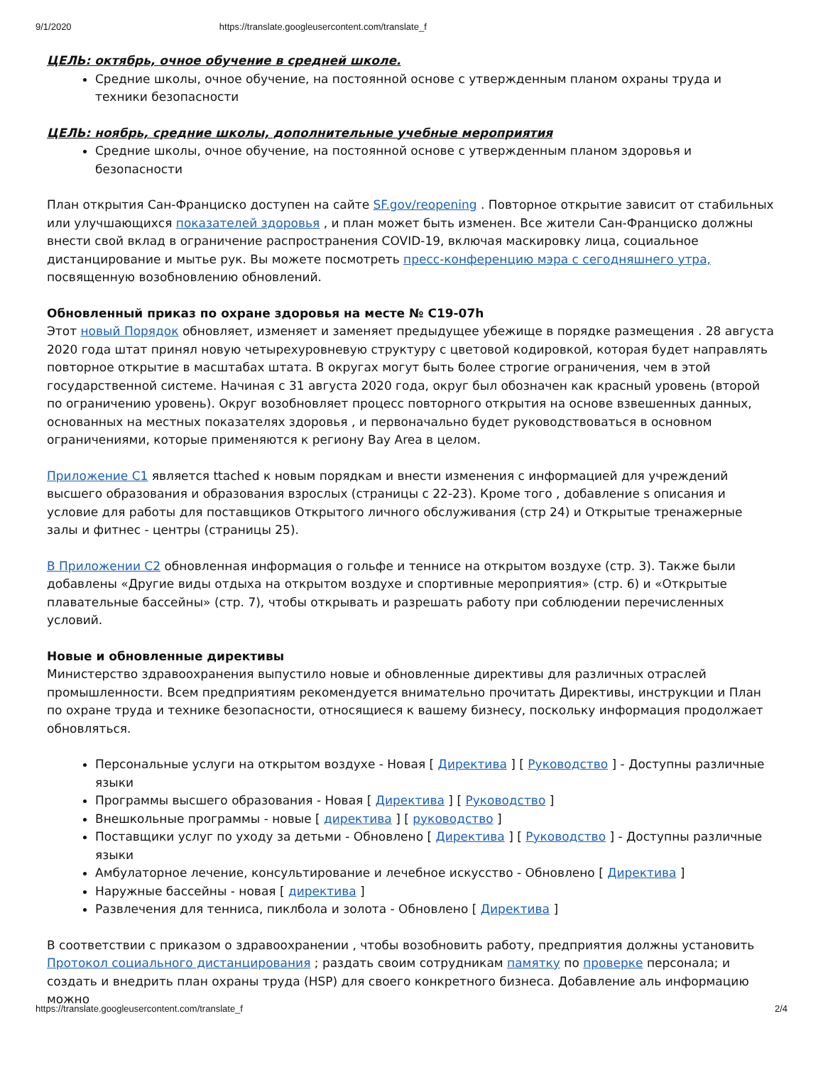9/1/2020 https://translate.googleusercontent.com/translate_f
ЦЕЛЬ: октябрь, очное обучение в средней школе.
Средние школы, очное обучение, на постоянной основе с утвержденным планом охраны труда и техники безопасности
ЦЕЛЬ: ноябрь, средние школы, дополнительные учебные мероприятия
Средние школы, очное обучение, на постоянной основе с утвержденным планом здоровья и безопасности
План открытия Сан-Франциско доступен на сайте SF.gov/reopening . Повторное открытие зависит от стабильных или улучшающихся показателей здоровья , и план может быть изменен. Все жители Сан-Франциско должны внести свой вклад в ограничение распространения COVID-19, включая маскировку лица, социальное дистанцирование и мытье рук. Вы можете посмотреть пресс-конференцию мэра с сегодняшнего утра, посвященную возобновлению обновлений.
Обновленный приказ по охране здоровья на месте № C19-07h
Этот новый Порядок обновляет, изменяет и заменяет предыдущее убежище в порядке размещения . 28 августа 2020 года штат принял новую четырехуровневую структуру с цветовой кодировкой, которая будет направлять повторное открытие в масштабах штата. В округах могут быть более строгие ограничения, чем в этой государственной системе. Начиная с 31 августа 2020 года, округ был обозначен как красный уровень (второй по ограничению уровень). Округ возобновляет процесс повторного открытия на основе взвешенных данных, основанных на местных показателях здоровья , и первоначально будет руководствоваться в основном ограничениями, которые применяются к региону Bay Area в целом.
Приложение C1 является ttached к новым порядкам и внести изменения с информацией для учреждений высшего образования и образования взрослых (страницы с 22-23). Кроме того , добавление s описания и условие для работы для поставщиков Открытого личного обслуживания (стр 24) и Открытые тренажерные залы и фитнес - центры (страницы 25).
В Приложении C2 обновленная информация о гольфе и теннисе на открытом воздухе (стр. 3). Также были добавлены «Другие виды отдыха на открытом воздухе и спортивные мероприятия» (стр. 6) и «Открытые плавательные бассейны» (стр. 7), чтобы открывать и разрешать работу при соблюдении перечисленных условий.
Новые и обновленные директивы
Министерство здравоохранения выпустило новые и обновленные директивы для различных отраслей промышленности. Всем предприятиям рекомендуется внимательно прочитать Директивы, инструкции и План по охране труда и технике безопасности, относящиеся к вашему бизнесу, поскольку информация продолжает обновляться.
Персональные услуги на открытом воздухе - Новая [ Директива ] [ Руководство ] - Доступны различные языки
Программы высшего образования - Новая [ Директива ] [ Руководство ]
Внешкольные программы - новые [ директива ] [ руководство ]
Поставщики услуг по уходу за детьми - Обновлено [ Директива ] [ Руководство ] - Доступны различные языки
Амбулаторное лечение, консультирование и лечебное искусство - Обновлено [ Директива ]
Наружные бассейны - новая [ директива ]
Развлечения для тенниса, пиклбола и золота - Обновлено [ Директива ]
В соответствии с приказом о здравоохранении , чтобы возобновить работу, предприятия должны установить Протокол социального дистанцирования ; раздать своим сотрудникам памятку по проверке персонала; и создать и внедрить план охраны труда (HSP) для своего конкретного бизнеса. Добавление аль информацию можно
https://translate.googleusercontent.com/translate_f 2/4